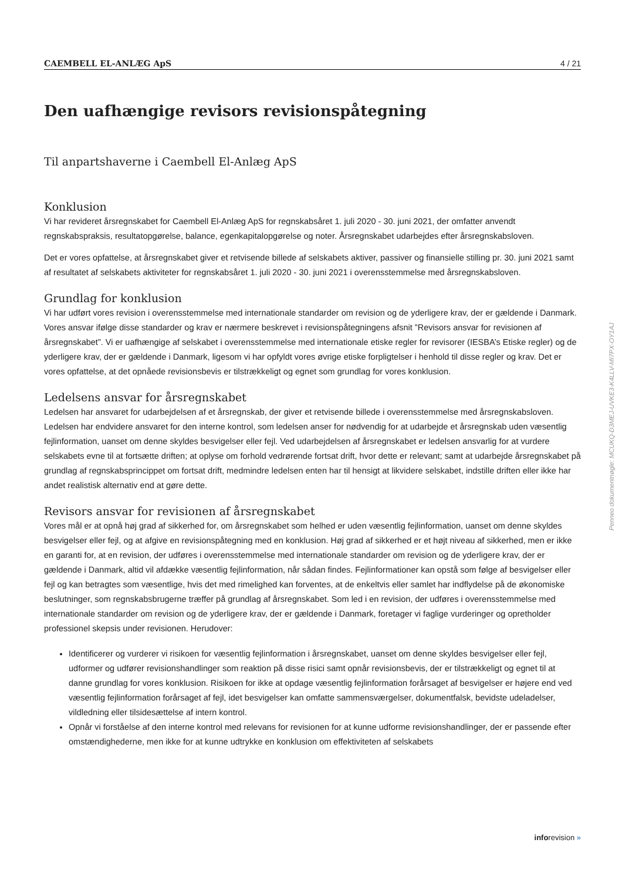CAEMBELL EL-ANLÆG ApS 4 / 21
Den uafhængige revisors revisionspåtegning
Til anpartshaverne i Caembell El-Anlæg ApS
Konklusion
Vi har revideret årsregnskabet for Caembell El-Anlæg ApS for regnskabsåret 1. juli 2020 - 30. juni 2021, der omfatter anvendt regnskabspraksis, resultatopgørelse, balance, egenkapitalopgørelse og noter. Årsregnskabet udarbejdes efter årsregnskabsloven.
Det er vores opfattelse, at årsregnskabet giver et retvisende billede af selskabets aktiver, passiver og finansielle stilling pr. 30. juni 2021 samt af resultatet af selskabets aktiviteter for regnskabsåret 1. juli 2020 - 30. juni 2021 i overensstemmelse med årsregnskabsloven.
Grundlag for konklusion
Vi har udført vores revision i overensstemmelse med internationale standarder om revision og de yderligere krav, der er gældende i Danmark. Vores ansvar ifølge disse standarder og krav er nærmere beskrevet i revisionspåtegningens afsnit ”Revisors ansvar for revisionen af årsregnskabet”. Vi er uafhængige af selskabet i overensstemmelse med internationale etiske regler for revisorer (IESBA’s Etiske regler) og de yderligere krav, der er gældende i Danmark, ligesom vi har opfyldt vores øvrige etiske forpligtelser i henhold til disse regler og krav. Det er vores opfattelse, at det opnåede revisionsbevis er tilstrækkeligt og egnet som grundlag for vores konklusion.
Ledelsens ansvar for årsregnskabet
Ledelsen har ansvaret for udarbejdelsen af et årsregnskab, der giver et retvisende billede i overensstemmelse med årsregnskabsloven. Ledelsen har endvidere ansvaret for den interne kontrol, som ledelsen anser for nødvendig for at udarbejde et årsregnskab uden væsentlig fejlinformation, uanset om denne skyldes besvigelser eller fejl. Ved udarbejdelsen af årsregnskabet er ledelsen ansvarlig for at vurdere selskabets evne til at fortsætte driften; at oplyse om forhold vedrørende fortsat drift, hvor dette er relevant; samt at udarbejde årsregnskabet på grundlag af regnskabsprincippet om fortsat drift, medmindre ledelsen enten har til hensigt at likvidere selskabet, indstille driften eller ikke har andet realistisk alternativ end at gøre dette.
Revisors ansvar for revisionen af årsregnskabet
Vores mål er at opnå høj grad af sikkerhed for, om årsregnskabet som helhed er uden væsentlig fejlinformation, uanset om denne skyldes besvigelser eller fejl, og at afgive en revisionspåtegning med en konklusion. Høj grad af sikkerhed er et højt niveau af sikkerhed, men er ikke en garanti for, at en revision, der udføres i overensstemmelse med internationale standarder om revision og de yderligere krav, der er gældende i Danmark, altid vil afdække væsentlig fejlinformation, når sådan findes. Fejlinformationer kan opstå som følge af besvigelser eller fejl og kan betragtes som væsentlige, hvis det med rimelighed kan forventes, at de enkeltvis eller samlet har indflydelse på de økonomiske beslutninger, som regnskabsbrugerne træffer på grundlag af årsregnskabet. Som led i en revision, der udføres i overensstemmelse med internationale standarder om revision og de yderligere krav, der er gældende i Danmark, foretager vi faglige vurderinger og opretholder professionel skepsis under revisionen. Herudover:
Identificerer og vurderer vi risikoen for væsentlig fejlinformation i årsregnskabet, uanset om denne skyldes besvigelser eller fejl, udformer og udfører revisionshandlinger som reaktion på disse risici samt opnår revisionsbevis, der er tilstrækkeligt og egnet til at danne grundlag for vores konklusion. Risikoen for ikke at opdage væsentlig fejlinformation forårsaget af besvigelser er højere end ved væsentlig fejlinformation forårsaget af fejl, idet besvigelser kan omfatte sammensværgelser, dokumentfalsk, bevidste udeladelser, vildledning eller tilsidesættelse af intern kontrol.
Opnår vi forståelse af den interne kontrol med relevans for revisionen for at kunne udforme revisionshandlinger, der er passende efter omstændighederne, men ikke for at kunne udtrykke en konklusion om effektiviteten af selskabets
Penneo dokumentnøgle: MCUKQ-D3MEJ-UVKE3-K4LLV-MI7PX-OY1AJ
inforevision »